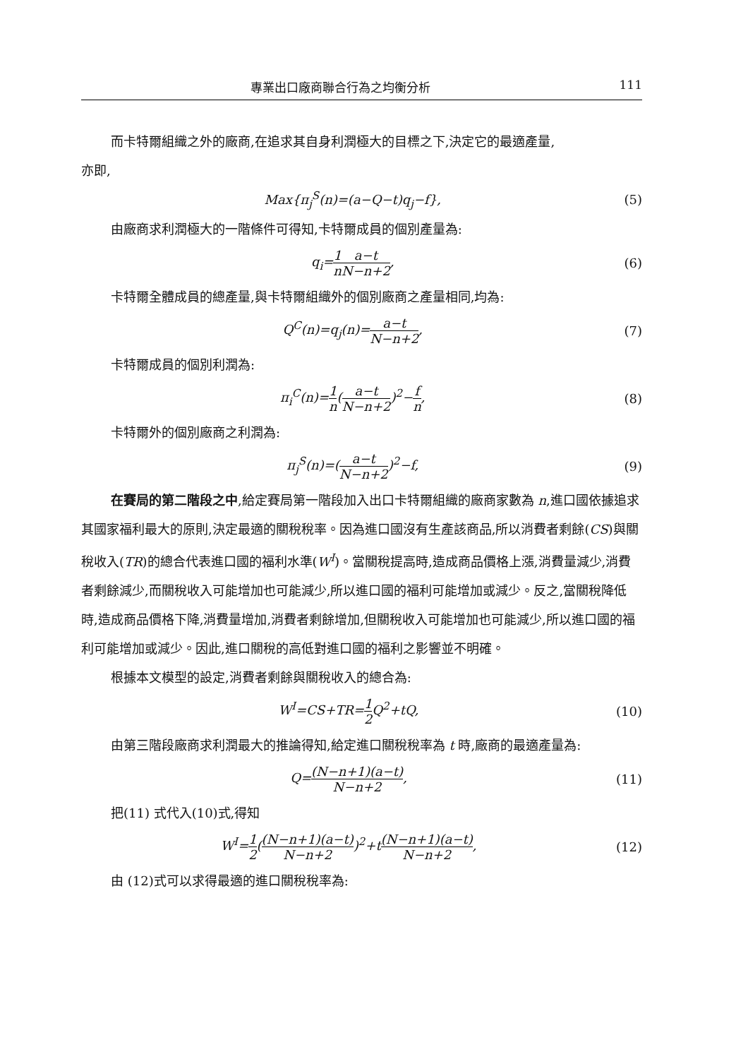專業出口廠商聯合行為之均衡分析 111
而卡特爾組織之外的廠商,在追求其自身利潤極大的目標之下,決定它的最適產量,
亦即,
Max{π<sub>j</sub><sup>S</sup>(n)=(a−Q−t)q<sub>j</sub>−f}, (5)
由廠商求利潤極大的一階條件可得知,卡特爾成員的個別產量為:
q<sub>i</sub>=1 n a−t N−n+2, (6)
卡特爾全體成員的總產量,與卡特爾組織外的個別廠商之產量相同,均為:
Q<sup>C</sup>(n)=q<sub>j</sub>(n)=a−t N−n+2, (7)
卡特爾成員的個別利潤為:
π<sub>i</sub><sup>C</sup>(n)=1 n(a−t N−n+2)<sup>2</sup>−f n, (8)
卡特爾外的個別廠商之利潤為:
π<sub>j</sub><sup>S</sup>(n)=(a−t N−n+2)<sup>2</sup>−f, (9)
在賽局的第二階段之中,給定賽局第一階段加入出口卡特爾組織的廠商家數為 n,進口國依據追求其國家福利最大的原則,決定最適的關稅稅率。因為進口國沒有生產該商品,所以消費者剩餘(CS)與關稅收入(TR)的總合代表進口國的福利水準(W<sup>I</sup>)。當關稅提高時,造成商品價格上漲,消費量減少,消費者剩餘減少,而關稅收入可能增加也可能減少,所以進口國的福利可能增加或減少。反之,當關稅降低時,造成商品價格下降,消費量增加,消費者剩餘增加,但關稅收入可能增加也可能減少,所以進口國的福利可能增加或減少。因此,進口關稅的高低對進口國的福利之影響並不明確。
根據本文模型的設定,消費者剩餘與關稅收入的總合為:
W<sup>I</sup>=CS+TR=1 2 Q<sup>2</sup>+tQ, (10)
由第三階段廠商求利潤最大的推論得知,給定進口關稅稅率為 t 時,廠商的最適產量為:
Q=(N−n+1)(a−t) N−n+2, (11)
把(11) 式代入(10)式,得知
W<sup>I</sup>=1 2((N−n+1)(a−t) N−n+2)<sup>2</sup>+t(N−n+1)(a−t) N−n+2, (12)
由 (12)式可以求得最適的進口關稅稅率為: